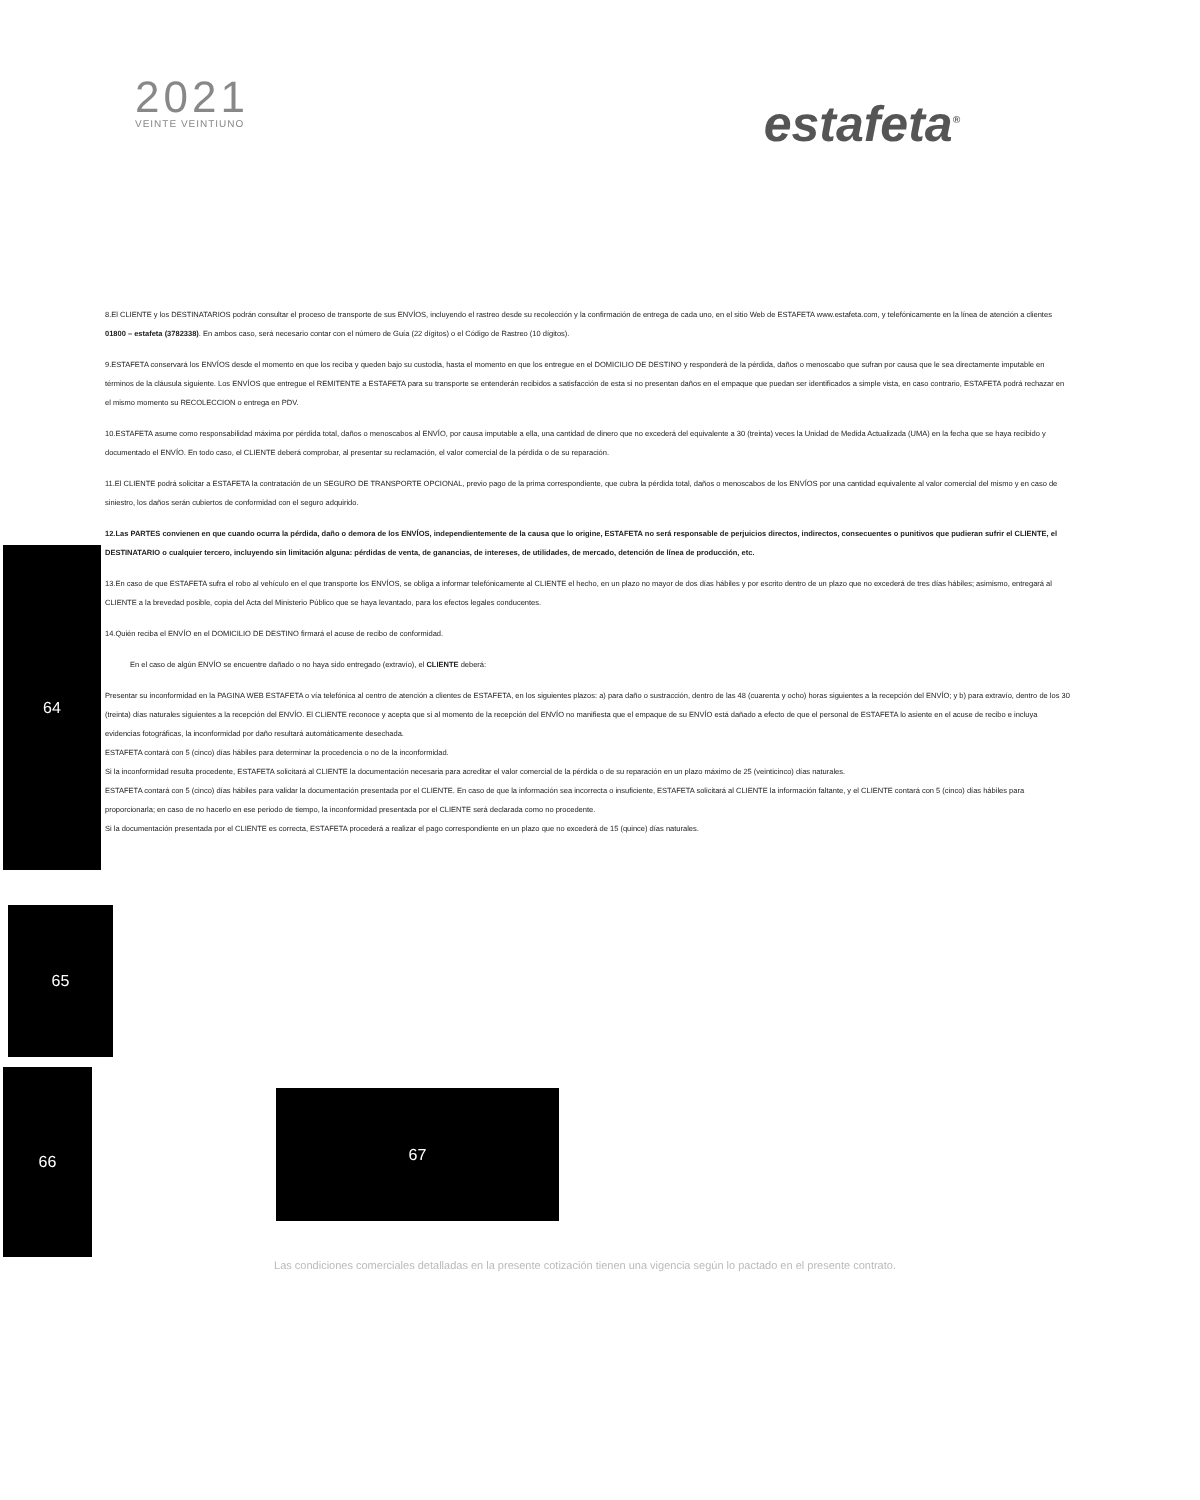2021
VEINTE VEINTIUNO
estafeta<sup>®</sup>
8.El CLIENTE y los DESTINATARIOS podrán consultar el proceso de transporte de sus ENVÍOS, incluyendo el rastreo desde su recolección y la confirmación de entrega de cada uno, en el sitio Web de ESTAFETA www.estafeta.com, y telefónicamente en la línea de atención a clientes 01800 – estafeta (3782338). En ambos caso, será necesario contar con el número de Guía (22 dígitos) o el Código de Rastreo (10 dígitos).
9.ESTAFETA conservará los ENVÍOS desde el momento en que los reciba y queden bajo su custodia, hasta el momento en que los entregue en el DOMICILIO DE DESTINO y responderá de la pérdida, daños o menoscabo que sufran por causa que le sea directamente imputable en términos de la cláusula siguiente. Los ENVÍOS que entregue el REMITENTE a ESTAFETA para su transporte se entenderán recibidos a satisfacción de esta si no presentan daños en el empaque que puedan ser identificados a simple vista, en caso contrario, ESTAFETA podrá rechazar en el mismo momento su RECOLECCION o entrega en PDV.
10.ESTAFETA asume como responsabilidad máxima por pérdida total, daños o menoscabos al ENVÍO, por causa imputable a ella, una cantidad de dinero que no excederá del equivalente a 30 (treinta) veces la Unidad de Medida Actualizada (UMA) en la fecha que se haya recibido y documentado el ENVÍO. En todo caso, el CLIENTE deberá comprobar, al presentar su reclamación, el valor comercial de la pérdida o de su reparación.
11.El CLIENTE podrá solicitar a ESTAFETA la contratación de un SEGURO DE TRANSPORTE OPCIONAL, previo pago de la prima correspondiente, que cubra la pérdida total, daños o menoscabos de los ENVÍOS por una cantidad equivalente al valor comercial del mismo y en caso de siniestro, los daños serán cubiertos de conformidad con el seguro adquirido.
12.Las PARTES convienen en que cuando ocurra la pérdida, daño o demora de los ENVÍOS, independientemente de la causa que lo origine, ESTAFETA no será responsable de perjuicios directos, indirectos, consecuentes o punitivos que pudieran sufrir el CLIENTE, el DESTINATARIO o cualquier tercero, incluyendo sin limitación alguna: pérdidas de venta, de ganancias, de intereses, de utilidades, de mercado, detención de línea de producción, etc.
13.En caso de que ESTAFETA sufra el robo al vehículo en el que transporte los ENVÍOS, se obliga a informar telefónicamente al CLIENTE el hecho, en un plazo no mayor de dos días hábiles y por escrito dentro de un plazo que no excederá de tres días hábiles; asimismo, entregará al CLIENTE a la brevedad posible, copia del Acta del Ministerio Público que se haya levantado, para los efectos legales conducentes.
14.Quién reciba el ENVÍO en el DOMICILIO DE DESTINO firmará el acuse de recibo de conformidad.
En el caso de algún ENVÍO se encuentre dañado o no haya sido entregado (extravío), el CLIENTE deberá:
Presentar su inconformidad en la PAGINA WEB ESTAFETA o vía telefónica al centro de atención a clientes de ESTAFETA, en los siguientes plazos: a) para daño o sustracción, dentro de las 48 (cuarenta y ocho) horas siguientes a la recepción del ENVÍO; y b) para extravío, dentro de los 30 (treinta) días naturales siguientes a la recepción del ENVÍO. El CLIENTE reconoce y acepta que si al momento de la recepción del ENVÍO no manifiesta que el empaque de su ENVÍO está dañado a efecto de que el personal de ESTAFETA lo asiente en el acuse de recibo e incluya evidencias fotográficas, la inconformidad por daño resultará automáticamente desechada.
ESTAFETA contará con 5 (cinco) días hábiles para determinar la procedencia o no de la inconformidad.
Si la inconformidad resulta procedente, ESTAFETA solicitará al CLIENTE la documentación necesaria para acreditar el valor comercial de la pérdida o de su reparación en un plazo máximo de 25 (veinticinco) días naturales.
ESTAFETA contará con 5 (cinco) días hábiles para validar la documentación presentada por el CLIENTE. En caso de que la información sea incorrecta o insuficiente, ESTAFETA solicitará al CLIENTE la información faltante, y el CLIENTE contará con 5 (cinco) días hábiles para proporcionarla; en caso de no hacerlo en ese periodo de tiempo, la inconformidad presentada por el CLIENTE será declarada como no procedente.
Si la documentación presentada por el CLIENTE es correcta, ESTAFETA procederá a realizar el pago correspondiente en un plazo que no excederá de 15 (quince) días naturales.
64
65
66
67
Las condiciones comerciales detalladas en la presente cotización tienen una vigencia según lo pactado en el presente contrato.